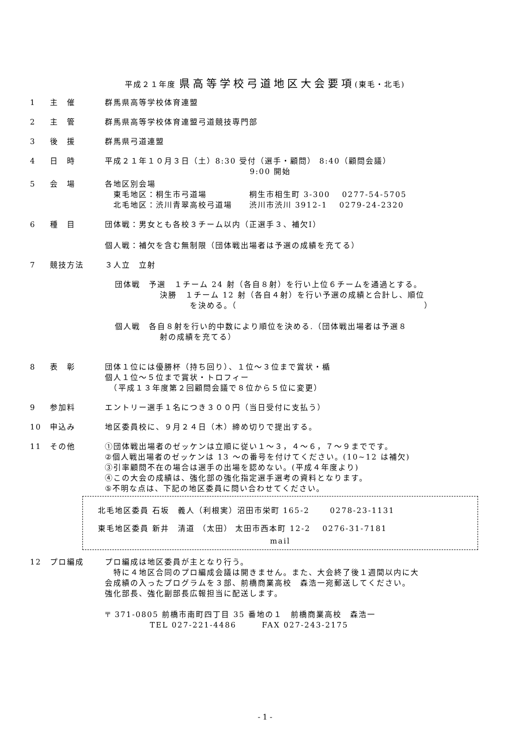平成２１年度 県高等学校弓道地区大会要項(東毛・北毛)
1 主　催 群馬県高等学校体育連盟
2 主　管 群馬県高等学校体育連盟弓道競技専門部
3 後　援 群馬県弓道連盟
4 日　時 平成２１年１０月３日（土）8:30 受付（選手・顧問） 8:40（顧問会議）
9:00 開始
5 会　場 各地区別会場
　東毛地区：桐生市弓道場　　　　　桐生市相生町 3-300　 0277-54-5705
　北毛地区：渋川青翠高校弓道場　　渋川市渋川 3912-1　 0279-24-2320
6 種　目 団体戦：男女とも各校３チーム以内（正選手３、補欠Ⅰ）
個人戦：補欠を含む無制限（団体戦出場者は予選の成績を充てる）
7 競技方法 ３人立　立射
団体戦　予選　１チーム 24 射（各自８射）を行い上位６チームを通過とする。
決勝　１チーム 12 射（各自４射）を行い予選の成績と合計し、順位
を決める。（　　　　　　　　　　　　　　　　　　　　　　）
個人戦　各自８射を行い的中数により順位を決める.（団体戦出場者は予選８
射の成績を充てる）
8 表　彰 団体１位には優勝杯（持ち回り）、１位～３位まで賞状・楯
個人１位～５位まで賞状・トロフィー
　（平成１３年度第２回顧問会議で８位から５位に変更）
9 参加料 エントリー選手１名につき３００円（当日受付に支払う）
10 申込み 地区委員校に、９月２４日（木）締め切りで提出する。
11 その他 ①団体戦出場者のゼッケンは立順に従い１～３，４～６，７～９までです。
②個人戦出場者のゼッケンは 13 ～の番号を付けてください。(10~12 は補欠)
③引率顧問不在の場合は選手の出場を認めない。(平成４年度より)
④この大会の成績は、強化部の強化指定選手選考の資料となります。
⑤不明な点は、下記の地区委員に問い合わせてください。
北毛地区委員 石坂　義人（利根実）沼田市栄町 165-2　　 0278-23-1131
東毛地区委員 新井　清道 （太田） 太田市西本町 12-2　 0276-31-7181
mail
12 プロ編成 プロ編成は地区委員が主となり行う。
　特に４地区合同のプロ編成会議は開きません。また、大会終了後１週間以内に大
会成績の入ったプログラムを３部、前橋商業高校　森浩一宛郵送してください。
強化部長、強化副部長広報担当に配送します。
〒 371-0805 前橋市南町四丁目 35 番地の１　前橋商業高校　森浩一
TEL 027-221-4486　　　FAX 027-243-2175
- 1 -